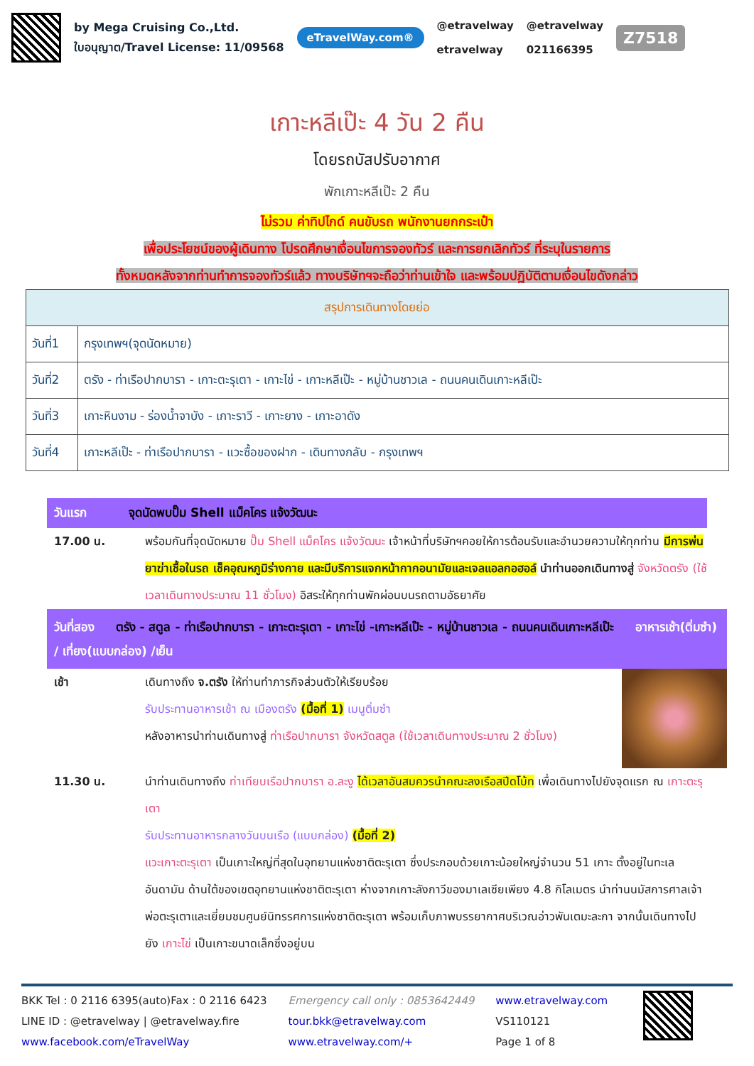by Mega Cruising Co.,Ltd.
ใบอนุญาต/Travel License: 11/09568
eTravelWay.com®
@etravelway
etravelway
@etravelway
021166395
Z7518
เกาะหลีเป๊ะ 4 วัน 2 คืน
โดยรถบัสปรับอากาศ
พักเกาะหลีเป๊ะ 2 คืน
ไม่รวม ค่าทิปไกด์ คนขับรถ พนักงานยกกระเป๋า
เพื่อประโยชน์ของผู้เดินทาง โปรดศึกษาเงื่อนไขการจองทัวร์ และการยกเลิกทัวร์ ที่ระบุในรายการ
ทั้งหมดหลังจากท่านทำการจองทัวร์แล้ว ทางบริษัทฯจะถือว่าท่านเข้าใจ และพร้อมปฏิบัติตามเงื่อนไขดังกล่าว
| สรุปการเดินทางโดยย่อ | |
| --- | --- |
| วันที่1 | กรุงเทพฯ(จุดนัดหมาย) |
| วันที่2 | ตรัง - ท่าเรือปากบารา - เกาะตะรุเตา - เกาะไข่ - เกาะหลีเป๊ะ - หมู่บ้านชาวเล - ถนนคนเดินเกาะหลีเป๊ะ |
| วันที่3 | เกาะหินงาม - ร่องน้ำจาบัง - เกาะราวี - เกาะยาง - เกาะอาดัง |
| วันที่4 | เกาะหลีเป๊ะ - ท่าเรือปากบารา - แวะซื้อของฝาก - เดินทางกลับ - กรุงเทพฯ |
วันแรก จุดนัดพบปั๊ม Shell แม็คโคร แจ้งวัฒนะ
17.00 น. พร้อมกันที่จุดนัดหมาย ปั๊ม Shell แม็คโคร แจ้งวัฒนะ เจ้าหน้าที่บริษัทฯคอยให้การต้อนรับและอำนวยความให้ทุกท่าน มีการพ่นยาฆ่าเชื้อในรถ เช็คอุณหภูมิร่างกาย และมีบริการแจกหน้ากากอนามัยและเจลแอลกอฮอล์ นำท่านออกเดินทางสู่ จังหวัดตรัง (ใช้เวลาเดินทางประมาณ 11 ชั่วโมง) อิสระให้ทุกท่านพักผ่อนบนรถตามอัธยาศัย
วันที่สอง ตรัง - สตูล - ท่าเรือปากบารา - เกาะตะรุเตา - เกาะไข่ -เกาะหลีเป๊ะ - หมู่บ้านชาวเล - ถนนคนเดินเกาะหลีเป๊ะ อาหารเช้า(ติ่มซำ) / เที่ยง(แบบกล่อง) /เย็น
เช้า เดินทางถึง จ.ตรัง ให้ท่านทำภารกิจส่วนตัวให้เรียบร้อย
รับประทานอาหารเช้า ณ เมืองตรัง (มื้อที่ 1) เมนูติ่มซำ
หลังอาหารนำท่านเดินทางสู่ ท่าเรือปากบารา จังหวัดสตูล (ใช้เวลาเดินทางประมาณ 2 ชั่วโมง)
11.30 น. นำท่านเดินทางถึง ท่าเทียบเรือปากบารา อ.ละงู ได้เวลาอันสมควรนำคณะลงเรือสปีดโบ้ท เพื่อเดินทางไปยังจุดแรก ณ เกาะตะรุเตา
รับประทานอาหารกลางวันบนเรือ (แบบกล่อง) (มื้อที่ 2)
แวะเกาะตะรุเตา เป็นเกาะใหญ่ที่สุดในอุทยานแห่งชาติตะรุเตา ซึ่งประกอบด้วยเกาะน้อยใหญ่จำนวน 51 เกาะ ตั้งอยู่ในทะเลอันดามัน ด้านใต้ของเขตอุทยานแห่งชาติตะรุเตา ห่างจากเกาะลังกาวีของมาเลเซียเพียง 4.8 กิโลเมตร นำท่านนมัสการศาลเจ้าพ่อตะรุเตาและเยี่ยมชมศูนย์นิทรรศการแห่งชาติตะรุเตา พร้อมเก็บภาพบรรยากาศบริเวณอ่าวพันเตมะละกา จากนั้นเดินทางไปยัง เกาะไข่ เป็นเกาะขนาดเล็กซึ่งอยู่บน
BKK Tel : 0 2116 6395(auto)Fax : 0 2116 6423
LINE ID : @etravelway | @etravelway.fire
www.facebook.com/eTravelWay
Emergency call only : 0853642449
tour.bkk@etravelway.com
www.etravelway.com/+
www.etravelway.com
VS110121
Page 1 of 8